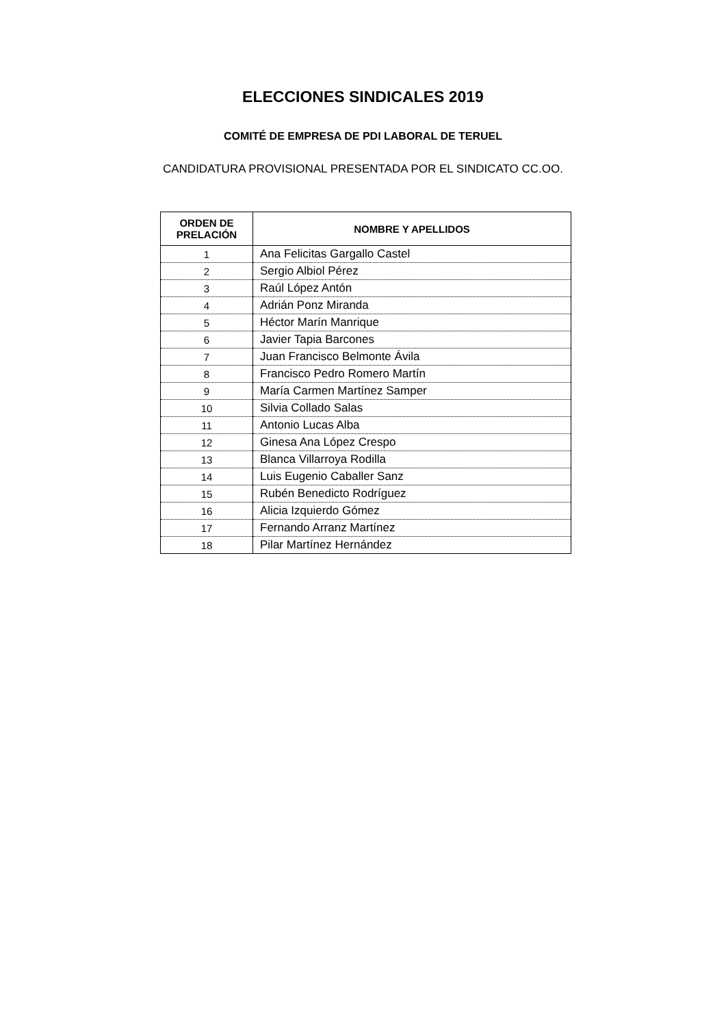ELECCIONES SINDICALES 2019
COMITÉ DE EMPRESA DE PDI LABORAL DE TERUEL
CANDIDATURA PROVISIONAL PRESENTADA POR EL SINDICATO CC.OO.
| ORDEN DE PRELACIÓN | NOMBRE Y APELLIDOS |
| --- | --- |
| 1 | Ana Felicitas Gargallo Castel |
| 2 | Sergio Albiol Pérez |
| 3 | Raúl López Antón |
| 4 | Adrián Ponz Miranda |
| 5 | Héctor Marín Manrique |
| 6 | Javier Tapia Barcones |
| 7 | Juan Francisco Belmonte Ávila |
| 8 | Francisco Pedro Romero Martín |
| 9 | María Carmen Martínez Samper |
| 10 | Silvia Collado Salas |
| 11 | Antonio Lucas Alba |
| 12 | Ginesa Ana López Crespo |
| 13 | Blanca Villarroya Rodilla |
| 14 | Luis Eugenio Caballer Sanz |
| 15 | Rubén Benedicto Rodríguez |
| 16 | Alicia Izquierdo Gómez |
| 17 | Fernando Arranz Martínez |
| 18 | Pilar Martínez Hernández |